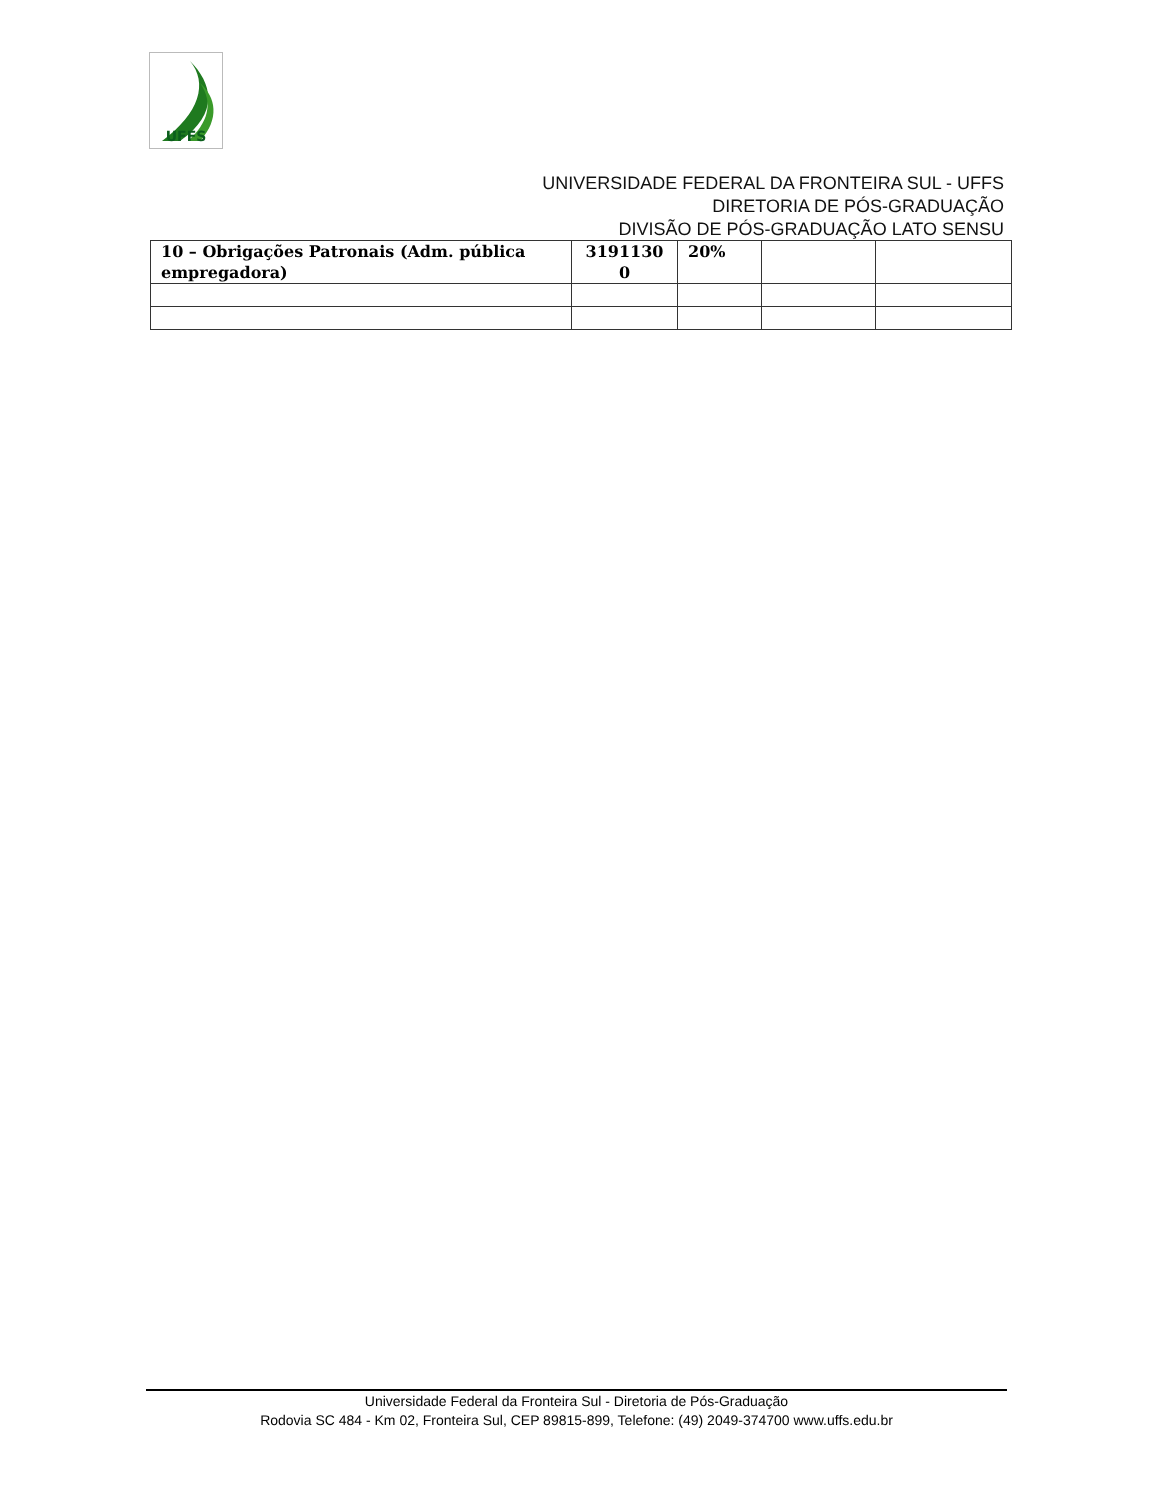UFFS
UNIVERSIDADE FEDERAL DA FRONTEIRA SUL - UFFS
DIRETORIA DE PÓS-GRADUAÇÃO
DIVISÃO DE PÓS-GRADUAÇÃO LATO SENSU
| 10 – Obrigações Patronais (Adm. pública empregadora) | 3191130 0 | 20% | | |
Universidade Federal da Fronteira Sul - Diretoria de Pós-Graduação
Rodovia SC 484 - Km 02, Fronteira Sul, CEP 89815-899, Telefone: (49) 2049-374700 www.uffs.edu.br